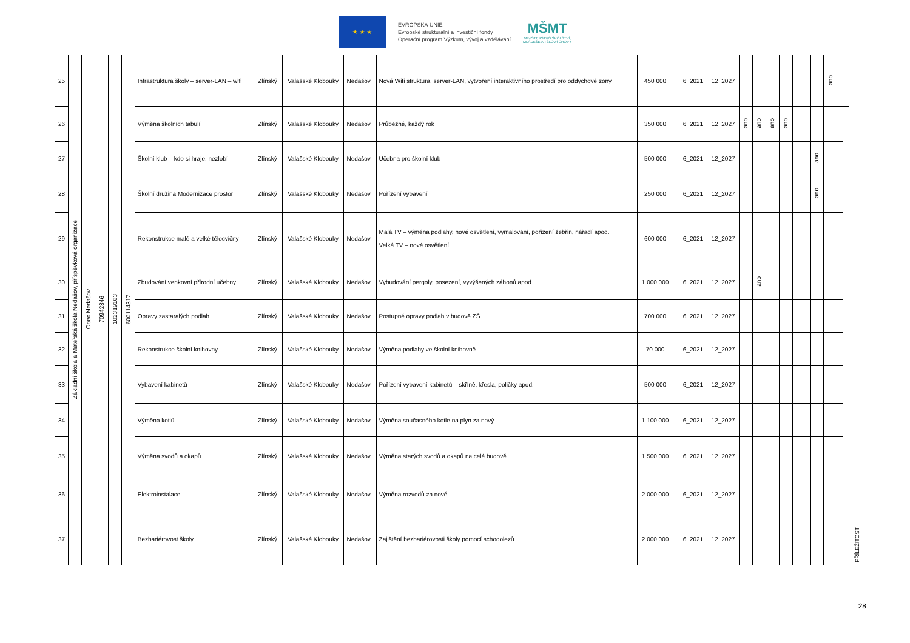★ ★ ★
EVROPSKÁ UNIE
Evropské strukturální a investiční fondy
Operační program Výzkum, vývoj a vzdělávání
MŠMT
MINISTERSTVO ŠKOLSTVÍ,
MLÁDEŽE A TĚLOVÝCHOVY
| 25 | Základní škola a Mateřská škola Nedašov, příspěvková organizace | Obec Nedašov | 70942846 | 102319103 | 600114317 | Infrastruktura školy – server-LAN – wifi | Zlínský | Valašské Klobouky | Nedašov | Nová Wifi struktura, server-LAN, vytvoření interaktivního prostředí pro oddychové zóny | 450 000 | | 6_2021 | 12_2027 | | | | | | | | | ano | | |
| 26 | | | | | | Výměna školních tabulí | Zlínský | Valašské Klobouky | Nedašov | Průběžné, každý rok | 350 000 | | 6_2021 | 12_2027 | ano | ano | ano | ano | | | | | | | |
| 27 | | | | | | Školní klub – kdo si hraje, nezlobí | Zlínský | Valašské Klobouky | Nedašov | Učebna pro školní klub | 500 000 | | 6_2021 | 12_2027 | | | | | | | | ano | | | |
| 28 | | | | | | Školní družina Modernizace prostor | Zlínský | Valašské Klobouky | Nedašov | Pořízení vybavení | 250 000 | | 6_2021 | 12_2027 | | | | | | | | ano | | | |
| 29 | | | | | | Rekonstrukce malé a velké tělocvičny | Zlínský | Valašské Klobouky | Nedašov | Malá TV – výměna podlahy, nové osvětlení, vymalování, pořízení žebřin, nářadí apod. Velká TV – nové osvětlení | 600 000 | | 6_2021 | 12_2027 | | | | | | | | | | | |
| 30 | | | | | | Zbudování venkovní přírodní učebny | Zlínský | Valašské Klobouky | Nedašov | Vybudování pergoly, posezení, vyvýšených záhonů apod. | 1 000 000 | | 6_2021 | 12_2027 | | ano | | | | | | | | | |
| 31 | | | | | | Opravy zastaralých podlah | Zlínský | Valašské Klobouky | Nedašov | Postupné opravy podlah v budově ZŠ | 700 000 | | 6_2021 | 12_2027 | | | | | | | | | | | |
| 32 | | | | | | Rekonstrukce školní knihovny | Zlínský | Valašské Klobouky | Nedašov | Výměna podlahy ve školní knihovně | 70 000 | | 6_2021 | 12_2027 | | | | | | | | | | | |
| 33 | | | | | | Vybavení kabinetů | Zlínský | Valašské Klobouky | Nedašov | Pořízení vybavení kabinetů – skříně, křesla, poličky apod. | 500 000 | | 6_2021 | 12_2027 | | | | | | | | | | | |
| 34 | | | | | | Výměna kotlů | Zlínský | Valašské Klobouky | Nedašov | Výměna současného kotle na plyn za nový | 1 100 000 | | 6_2021 | 12_2027 | | | | | | | | | | | |
| 35 | | | | | | Výměna svodů a okapů | Zlínský | Valašské Klobouky | Nedašov | Výměna starých svodů a okapů na celé budově | 1 500 000 | | 6_2021 | 12_2027 | | | | | | | | | | | |
| 36 | | | | | | Elektroinstalace | Zlínský | Valašské Klobouky | Nedašov | Výměna rozvodů za nové | 2 000 000 | | 6_2021 | 12_2027 | | | | | | | | | | | |
| 37 | | | | | | Bezbariérovost školy | Zlínský | Valašské Klobouky | Nedašov | Zajištění bezbariérovosti školy pomocí schodolezů | 2 000 000 | | 6_2021 | 12_2027 | | | | | | | | | | | |
PŘÍLEŽITOST
28